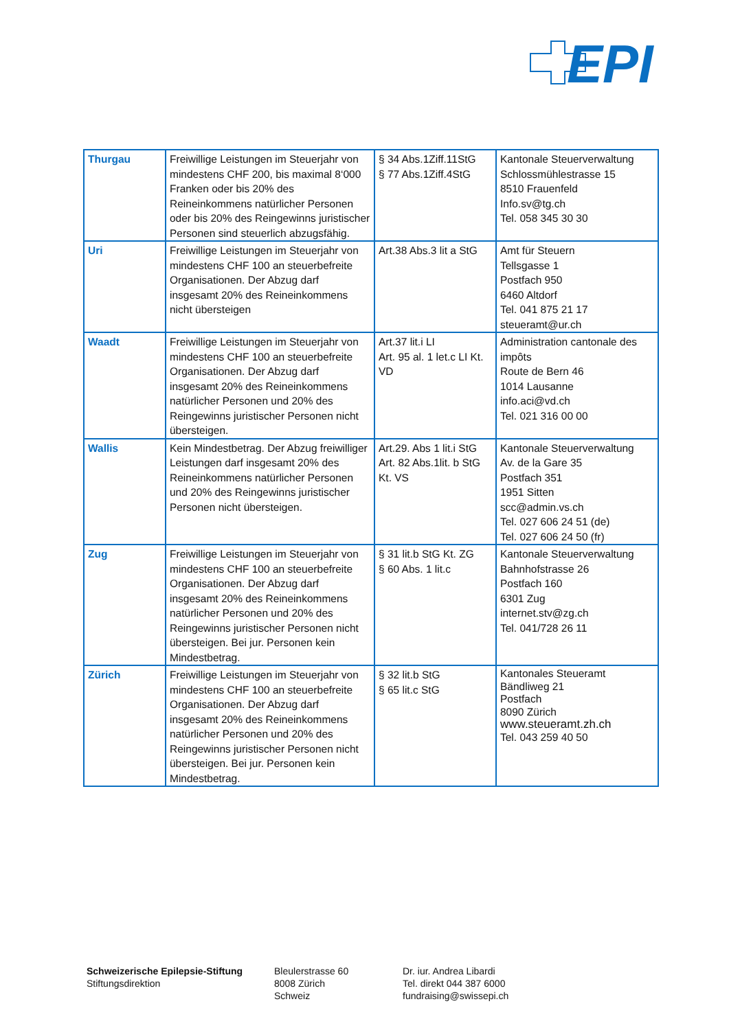EPI
| Thurgau | Freiwillige Leistungen im Steuerjahr von mindestens CHF 200, bis maximal 8‘000 Franken oder bis 20% des Reineinkommens natürlicher Personen oder bis 20% des Reingewinns juristischer Personen sind steuerlich abzugsfähig. | § 34 Abs.1Ziff.11StG § 77 Abs.1Ziff.4StG | Kantonale Steuerverwaltung Schlossmühlestrasse 15 8510 Frauenfeld Info.sv@tg.ch Tel. 058 345 30 30 |
| Uri | Freiwillige Leistungen im Steuerjahr von mindestens CHF 100 an steuerbefreite Organisationen. Der Abzug darf insgesamt 20% des Reineinkommens nicht übersteigen | Art.38 Abs.3 lit a StG | Amt für Steuern Tellsgasse 1 Postfach 950 6460 Altdorf Tel. 041 875 21 17 steueramt@ur.ch |
| Waadt | Freiwillige Leistungen im Steuerjahr von mindestens CHF 100 an steuerbefreite Organisationen. Der Abzug darf insgesamt 20% des Reineinkommens natürlicher Personen und 20% des Reingewinns juristischer Personen nicht übersteigen. | Art.37 lit.i LI Art. 95 al. 1 let.c LI Kt. VD | Administration cantonale des impôts Route de Bern 46 1014 Lausanne info.aci@vd.ch Tel. 021 316 00 00 |
| Wallis | Kein Mindestbetrag. Der Abzug freiwilliger Leistungen darf insgesamt 20% des Reineinkommens natürlicher Personen und 20% des Reingewinns juristischer Personen nicht übersteigen. | Art.29. Abs 1 lit.i StG Art. 82 Abs.1lit. b StG Kt. VS | Kantonale Steuerverwaltung Av. de la Gare 35 Postfach 351 1951 Sitten scc@admin.vs.ch Tel. 027 606 24 51 (de) Tel. 027 606 24 50 (fr) |
| Zug | Freiwillige Leistungen im Steuerjahr von mindestens CHF 100 an steuerbefreite Organisationen. Der Abzug darf insgesamt 20% des Reineinkommens natürlicher Personen und 20% des Reingewinns juristischer Personen nicht übersteigen. Bei jur. Personen kein Mindestbetrag. | § 31 lit.b StG Kt. ZG § 60 Abs. 1 lit.c | Kantonale Steuerverwaltung Bahnhofstrasse 26 Postfach 160 6301 Zug internet.stv@zg.ch Tel. 041/728 26 11 |
| Zürich | Freiwillige Leistungen im Steuerjahr von mindestens CHF 100 an steuerbefreite Organisationen. Der Abzug darf insgesamt 20% des Reineinkommens natürlicher Personen und 20% des Reingewinns juristischer Personen nicht übersteigen. Bei jur. Personen kein Mindestbetrag. | § 32 lit.b StG § 65 lit.c StG | Kantonales Steueramt Bändliweg 21 Postfach 8090 Zürich www.steueramt.zh.ch Tel. 043 259 40 50 |
Schweizerische Epilepsie-Stiftung
Stiftungsdirektion
Bleulerstrasse 60
8008 Zürich
Schweiz
Dr. iur. Andrea Libardi
Tel. direkt 044 387 6000
fundraising@swissepi.ch